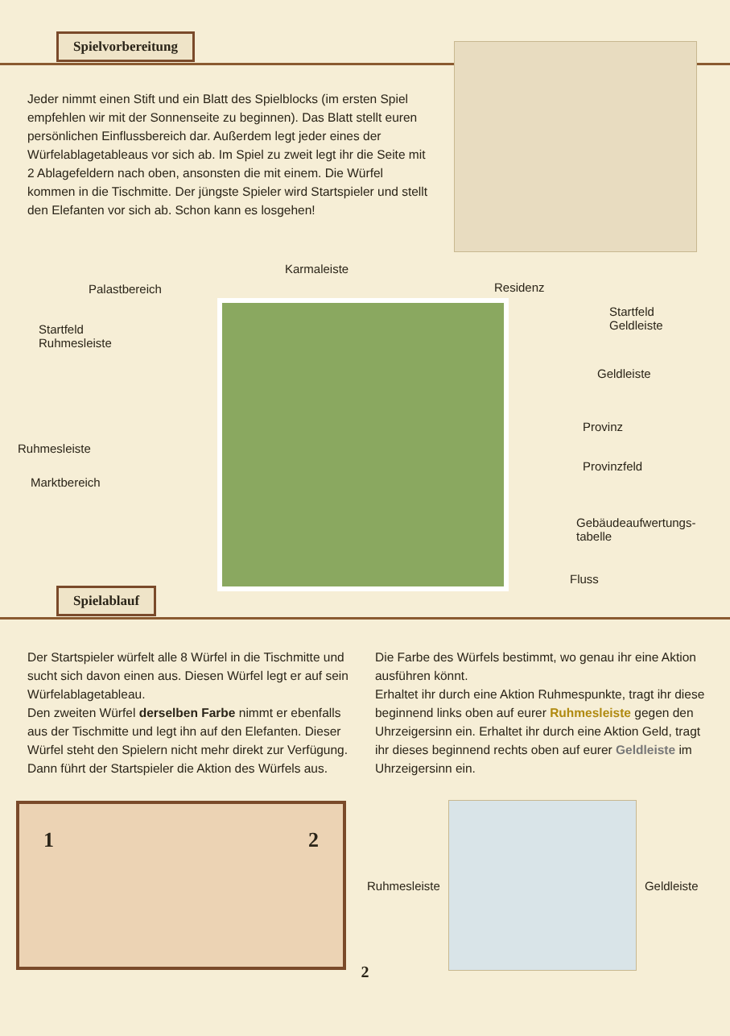Spielvorbereitung
Jeder nimmt einen Stift und ein Blatt des Spielblocks (im ersten Spiel empfehlen wir mit der Sonnenseite zu beginnen). Das Blatt stellt euren persönlichen Einflussbereich dar. Außerdem legt jeder eines der Würfelablagetableaus vor sich ab. Im Spiel zu zweit legt ihr die Seite mit 2 Ablagefeldern nach oben, ansonsten die mit einem. Die Würfel kommen in die Tischmitte. Der jüngste Spieler wird Startspieler und stellt den Elefanten vor sich ab. Schon kann es losgehen!
Palastbereich
Karmaleiste
Residenz
Startfeld
Ruhmesleiste
Startfeld
Geldleiste
Geldleiste
Provinz
Ruhmesleiste
Provinzfeld
Marktbereich
Gebäudeaufwertungs-
tabelle
Fluss
Spielablauf
Der Startspieler würfelt alle 8 Würfel in die Tischmitte und sucht sich davon einen aus. Diesen Würfel legt er auf sein Würfelablagetableau.
Den zweiten Würfel derselben Farbe nimmt er ebenfalls aus der Tischmitte und legt ihn auf den Elefanten. Dieser Würfel steht den Spielern nicht mehr direkt zur Verfügung. Dann führt der Startspieler die Aktion des Würfels aus.
Die Farbe des Würfels bestimmt, wo genau ihr eine Aktion ausführen könnt.
Erhaltet ihr durch eine Aktion Ruhmespunkte, tragt ihr diese beginnend links oben auf eurer Ruhmesleiste gegen den Uhrzeigersinn ein. Erhaltet ihr durch eine Aktion Geld, tragt ihr dieses beginnend rechts oben auf eurer Geldleiste im Uhrzeigersinn ein.
1 2
Ruhmesleiste Geldleiste
2